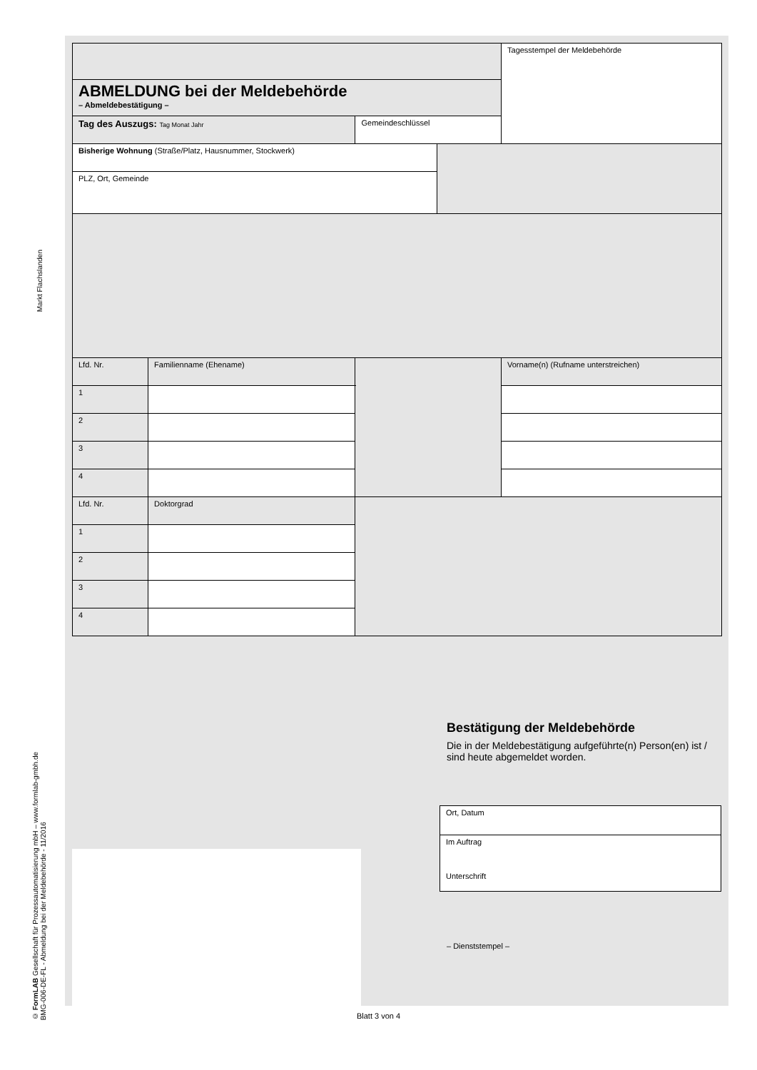Markt Flachslanden
© FormLAB Gesellschaft für Prozessautomatisierung mbH – www.formlab-gmbh.de
BMG-006-DE-FL - Abmeldung bei der Meldebehörde - 11/2016
| | | | | | Tagesstempel der Meldebehörde |
| ABMELDUNG bei der Meldebehörde – Abmeldebestätigung – | | | | | |
| Tag des Auszugs: Tag Monat Jahr | | | Gemeindeschlüssel | | |
| Bisherige Wohnung (Straße/Platz, Hausnummer, Stockwerk) | | | | | |
| PLZ, Ort, Gemeinde | | | | | |
| Lfd. Nr. | Familienname (Ehename) | | | | Vorname(n) (Rufname unterstreichen) |
| 1 | | | | | |
| 2 | | | | | |
| 3 | | | | | |
| 4 | | | | | |
| Lfd. Nr. | Doktorgrad | | | | |
| 1 | | | | | |
| 2 | | | | | |
| 3 | | | | | |
| 4 | | | | | |
Bestätigung der Meldebehörde
Die in der Meldebestätigung aufgeführte(n) Person(en) ist / sind heute abgemeldet worden.
| Ort, Datum |
| Im Auftrag Unterschrift |
– Dienststempel –
Blatt 3 von 4